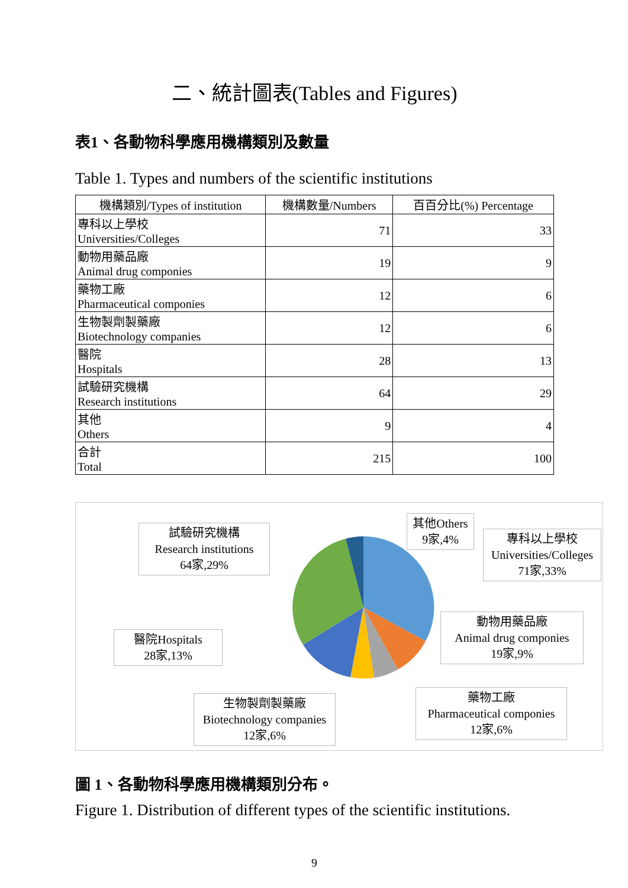二、統計圖表(Tables and Figures)
表1、各動物科學應用機構類別及數量
Table 1. Types and numbers of the scientific institutions
| 機構類別/Types of institution | 機構數量/Numbers | 百百分比(%) Percentage |
| --- | --- | --- |
| 專科以上學校 Universities/Colleges | 71 | 33 |
| 動物用藥品廠 Animal drug componies | 19 | 9 |
| 藥物工廠 Pharmaceutical componies | 12 | 6 |
| 生物製劑製藥廠 Biotechnology companies | 12 | 6 |
| 醫院 Hospitals | 28 | 13 |
| 試驗研究機構 Research institutions | 64 | 29 |
| 其他 Others | 9 | 4 |
| 合計 Total | 215 | 100 |
試驗研究機構
Research institutions
64家,29%
其他Others
9家,4%
專科以上學校
Universities/Colleges
71家,33%
動物用藥品廠
Animal drug componies
19家,9%
醫院Hospitals
28家,13%
生物製劑製藥廠
Biotechnology companies
12家,6%
藥物工廠
Pharmaceutical componies
12家,6%
圖 1、各動物科學應用機構類別分布。
Figure 1. Distribution of different types of the scientific institutions.
9